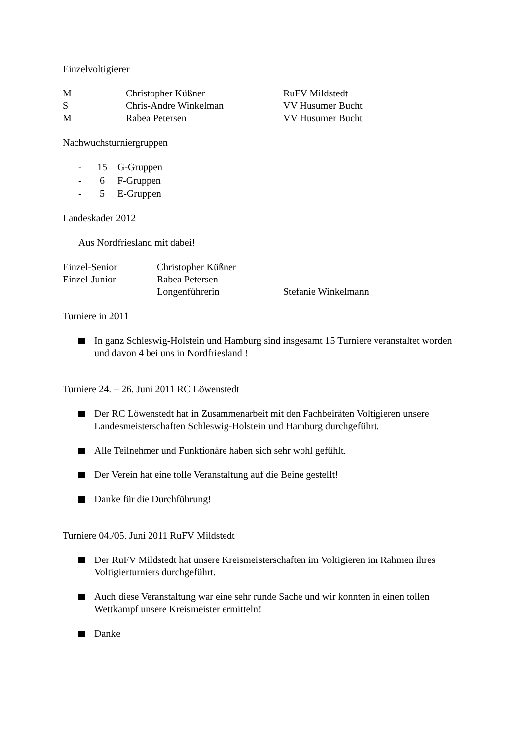Einzelvoltigierer
M Christopher Küßner RuFV Mildstedt
S Chris-Andre Winkelman VV Husumer Bucht
M Rabea Petersen VV Husumer Bucht
Nachwuchsturniergruppen
- 15 G-Gruppen
- 6 F-Gruppen
- 5 E-Gruppen
Landeskader 2012
Aus Nordfriesland mit dabei!
Einzel-Senior Christopher Küßner
Einzel-Junior Rabea Petersen
Longenführerin Stefanie Winkelmann
Turniere in 2011
In ganz Schleswig-Holstein und Hamburg sind insgesamt 15 Turniere veranstaltet worden und davon 4 bei uns in Nordfriesland !
Turniere 24. – 26. Juni 2011 RC Löwenstedt
Der RC Löwenstedt hat in Zusammenarbeit mit den Fachbeiräten Voltigieren unsere Landesmeisterschaften Schleswig-Holstein und Hamburg durchgeführt.
Alle Teilnehmer und Funktionäre haben sich sehr wohl gefühlt.
Der Verein hat eine tolle Veranstaltung auf die Beine gestellt!
Danke für die Durchführung!
Turniere 04./05. Juni 2011 RuFV Mildstedt
Der RuFV Mildstedt hat unsere Kreismeisterschaften im Voltigieren im Rahmen ihres Voltigierturniers durchgeführt.
Auch diese Veranstaltung war eine sehr runde Sache und wir konnten in einen tollen Wettkampf unsere Kreismeister ermitteln!
Danke